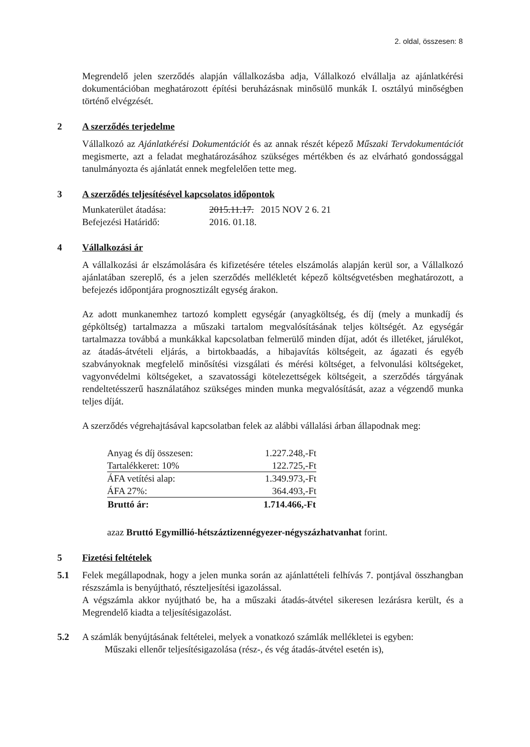2. oldal, összesen: 8
Megrendelő jelen szerződés alapján vállalkozásba adja, Vállalkozó elvállalja az ajánlatkérési dokumentációban meghatározott építési beruházásnak minősülő munkák I. osztályú minőségben történő elvégzését.
2 A szerződés terjedelme
Vállalkozó az Ajánlatkérési Dokumentációt és az annak részét képező Műszaki Tervdokumentációt megismerte, azt a feladat meghatározásához szükséges mértékben és az elvárható gondossággal tanulmányozta és ajánlatát ennek megfelelően tette meg.
3 A szerződés teljesítésével kapcsolatos időpontok
| Munkaterület átadása: | 2015.11.17. 2015 NOV 2 6. 21 |
| Befejezési Határidő: | 2016. 01.18. |
4 Vállalkozási ár
A vállalkozási ár elszámolására és kifizetésére tételes elszámolás alapján kerül sor, a Vállalkozó ajánlatában szereplő, és a jelen szerződés mellékletét képező költségvetésben meghatározott, a befejezés időpontjára prognosztizált egység árakon.
Az adott munkanemhez tartozó komplett egységár (anyagköltség, és díj (mely a munkadíj és gépköltség) tartalmazza a műszaki tartalom megvalósításának teljes költségét. Az egységár tartalmazza továbbá a munkákkal kapcsolatban felmerülő minden díjat, adót és illetéket, járulékot, az átadás-átvételi eljárás, a birtokbaadás, a hibajavítás költségeit, az ágazati és egyéb szabványoknak megfelelő minősítési vizsgálati és mérési költséget, a felvonulási költségeket, vagyonvédelmi költségeket, a szavatossági kötelezettségek költségeit, a szerződés tárgyának rendeltetésszerű használatához szükséges minden munka megvalósítását, azaz a végzendő munka teljes díját.
A szerződés végrehajtásával kapcsolatban felek az alábbi vállalási árban állapodnak meg:
| Anyag és díj összesen: | 1.227.248,-Ft |
| Tartalékkeret: 10% | 122.725,-Ft |
| ÁFA vetítési alap: | 1.349.973,-Ft |
| ÁFA 27%: | 364.493,-Ft |
| Bruttó ár: | 1.714.466,-Ft |
azaz Bruttó Egymillió-hétszáztizennégyezer-négyszázhatvanhat forint.
5 Fizetési feltételek
5.1 Felek megállapodnak, hogy a jelen munka során az ajánlattételi felhívás 7. pontjával összhangban részszámla is benyújtható, részteljesítési igazolással.
A végszámla akkor nyújtható be, ha a műszaki átadás-átvétel sikeresen lezárásra került, és a Megrendelő kiadta a teljesítésigazolást.
5.2 A számlák benyújtásának feltételei, melyek a vonatkozó számlák mellékletei is egyben:
Műszaki ellenőr teljesítésigazolása (rész-, és vég átadás-átvétel esetén is),